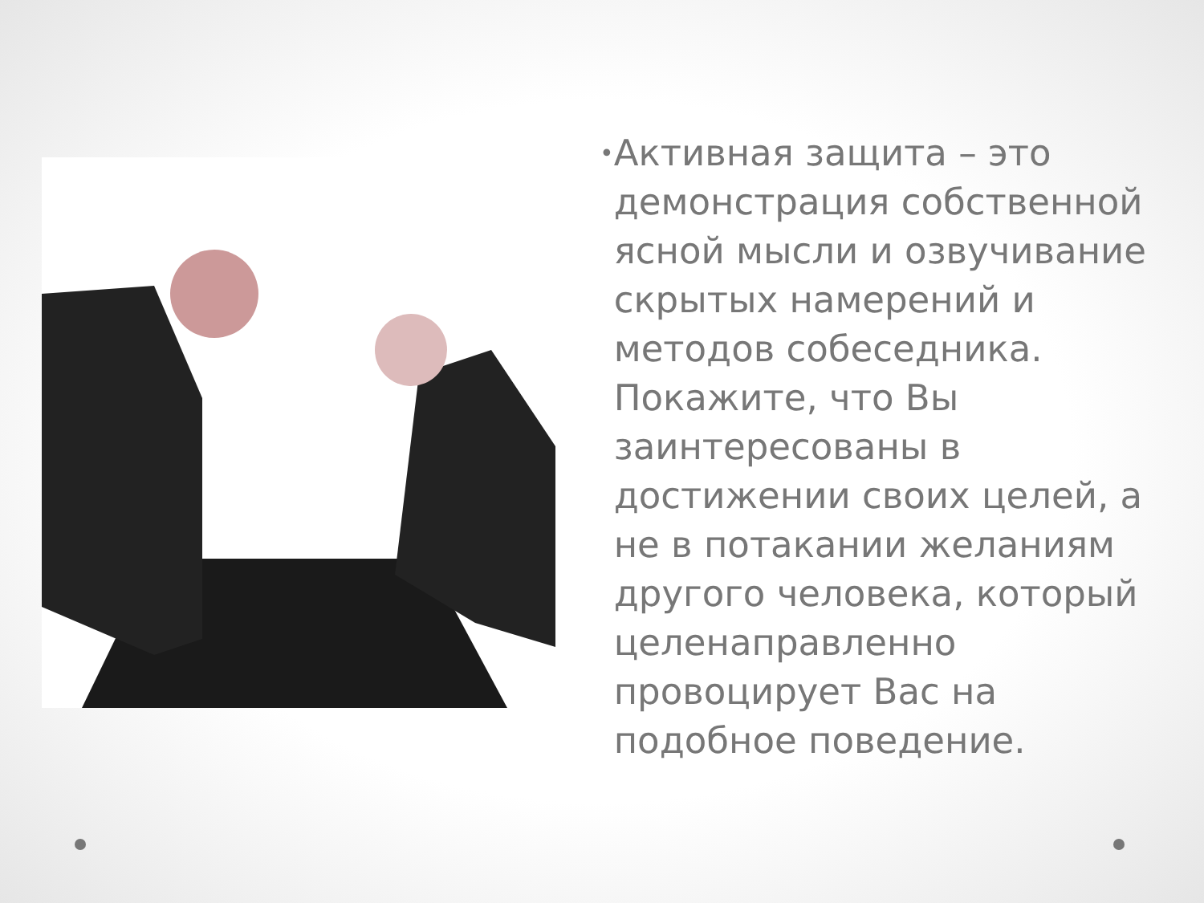•
Активная защита – это демонстрация собственной ясной мысли и озвучивание скрытых намерений и методов собеседника. Покажите, что Вы заинтересованы в достижении своих целей, а не в потакании желаниям другого человека, который целенаправленно провоцирует Вас на подобное поведение.